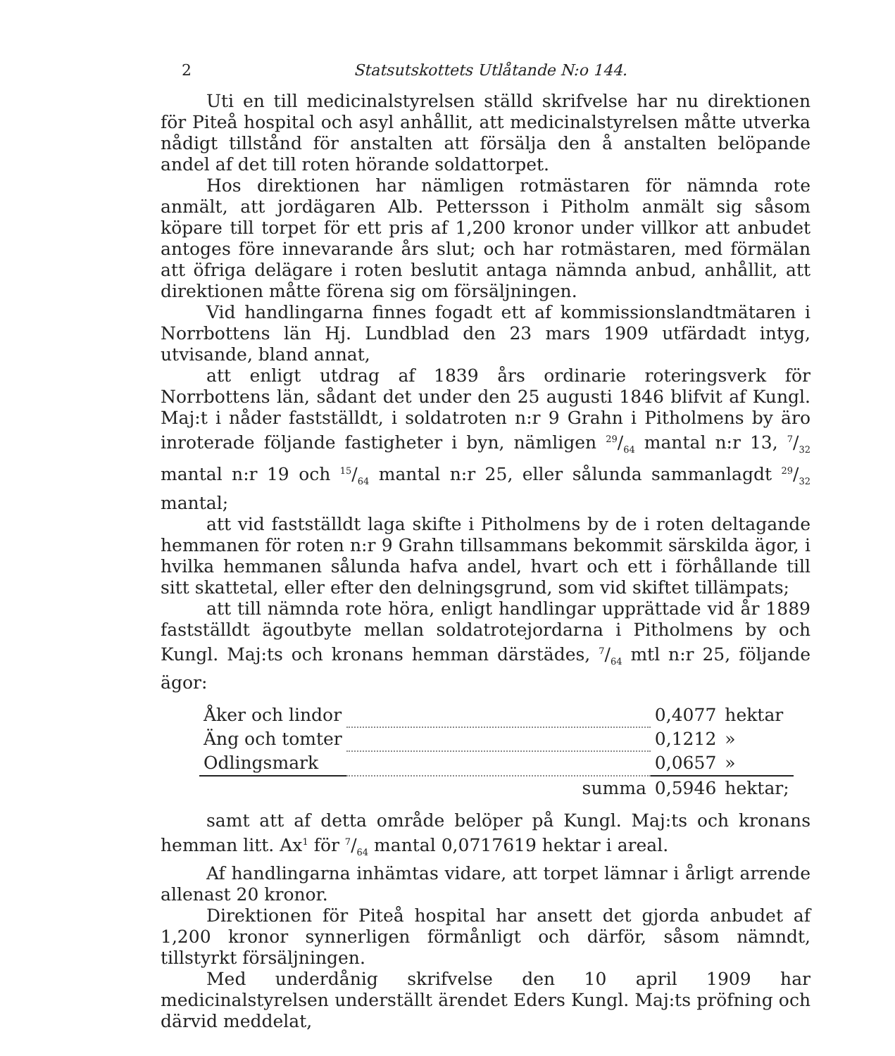2 Statsutskottets Utlåtande N:o 144.
Uti en till medicinalstyrelsen ställd skrifvelse har nu direktionen för Piteå hospital och asyl anhållit, att medicinalstyrelsen måtte utverka nådigt tillstånd för anstalten att försälja den å anstalten belöpande andel af det till roten hörande soldattorpet.
Hos direktionen har nämligen rotmästaren för nämnda rote anmält, att jordägaren Alb. Pettersson i Pitholm anmält sig såsom köpare till torpet för ett pris af 1,200 kronor under villkor att anbudet antoges före innevarande års slut; och har rotmästaren, med förmälan att öfriga delägare i roten beslutit antaga nämnda anbud, anhållit, att direktionen måtte förena sig om försäljningen.
Vid handlingarna finnes fogadt ett af kommissionslandtmätaren i Norrbottens län Hj. Lundblad den 23 mars 1909 utfärdadt intyg, utvisande, bland annat,
att enligt utdrag af 1839 års ordinarie roteringsverk för Norrbottens län, sådant det under den 25 augusti 1846 blifvit af Kungl. Maj:t i nåder fastställdt, i soldatroten n:r 9 Grahn i Pitholmens by äro inroterade följande fastigheter i byn, nämligen 29/64 mantal n:r 13, 7/32 mantal n:r 19 och 15/64 mantal n:r 25, eller sålunda sammanlagdt 29/32 mantal;
att vid fastställdt laga skifte i Pitholmens by de i roten deltagande hemmanen för roten n:r 9 Grahn tillsammans bekommit särskilda ägor, i hvilka hemmanen sålunda hafva andel, hvart och ett i förhållande till sitt skattetal, eller efter den delningsgrund, som vid skiftet tillämpats;
att till nämnda rote höra, enligt handlingar upprättade vid år 1889 fastställdt ägoutbyte mellan soldatrotejordarna i Pitholmens by och Kungl. Maj:ts och kronans hemman därstädes, 7/64 mtl n:r 25, följande ägor:
| Åker och lindor | | 0,4077 | hektar |
| Äng och tomter | | 0,1212 | » |
| Odlingsmark | | 0,0657 | » |
| | summa | 0,5946 | hektar; |
samt att af detta område belöper på Kungl. Maj:ts och kronans hemman litt. Ax<sup>1</sup> för 7/64 mantal 0,0717619 hektar i areal.
Af handlingarna inhämtas vidare, att torpet lämnar i årligt arrende allenast 20 kronor.
Direktionen för Piteå hospital har ansett det gjorda anbudet af 1,200 kronor synnerligen förmånligt och därför, såsom nämndt, tillstyrkt försäljningen.
Med underdånig skrifvelse den 10 april 1909 har medicinalstyrelsen underställt ärendet Eders Kungl. Maj:ts pröfning och därvid meddelat,